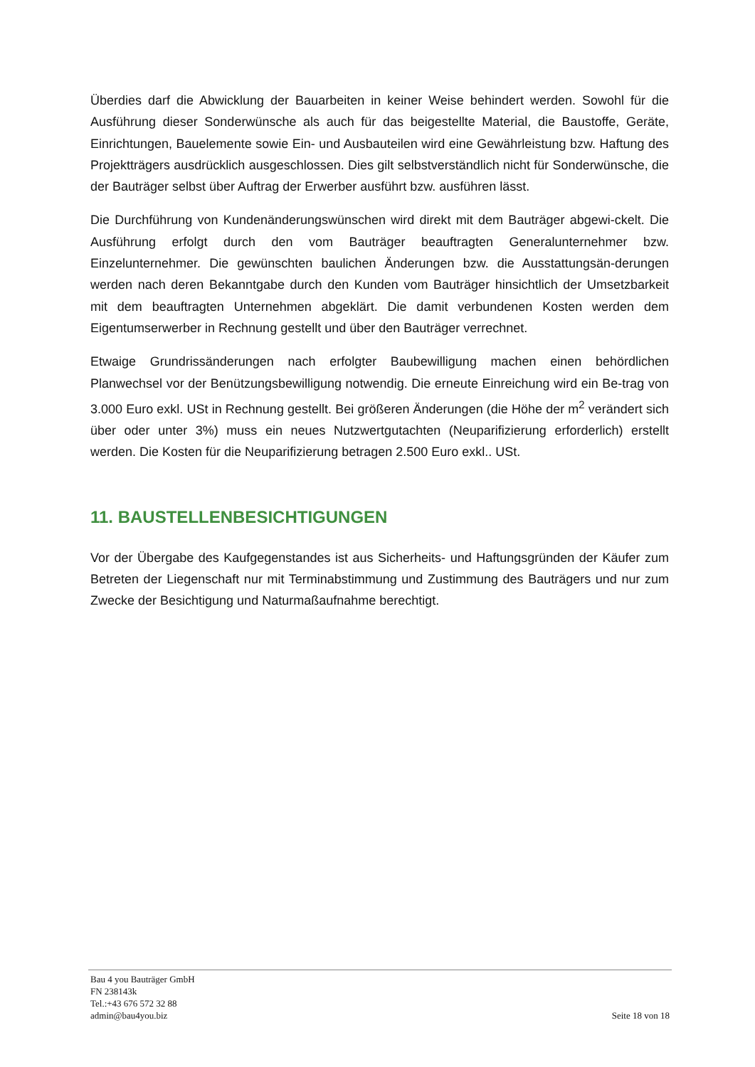Überdies darf die Abwicklung der Bauarbeiten in keiner Weise behindert werden. Sowohl für die Ausführung dieser Sonderwünsche als auch für das beigestellte Material, die Baustoffe, Geräte, Einrichtungen, Bauelemente sowie Ein- und Ausbauteilen wird eine Gewährleistung bzw. Haftung des Projektträgers ausdrücklich ausgeschlossen. Dies gilt selbstverständlich nicht für Sonderwünsche, die der Bauträger selbst über Auftrag der Erwerber ausführt bzw. ausführen lässt.
Die Durchführung von Kundenänderungswünschen wird direkt mit dem Bauträger abgewi-ckelt. Die Ausführung erfolgt durch den vom Bauträger beauftragten Generalunternehmer bzw. Einzelunternehmer. Die gewünschten baulichen Änderungen bzw. die Ausstattungsän-derungen werden nach deren Bekanntgabe durch den Kunden vom Bauträger hinsichtlich der Umsetzbarkeit mit dem beauftragten Unternehmen abgeklärt. Die damit verbundenen Kosten werden dem Eigentumserwerber in Rechnung gestellt und über den Bauträger verrechnet.
Etwaige Grundrissänderungen nach erfolgter Baubewilligung machen einen behördlichen Planwechsel vor der Benützungsbewilligung notwendig. Die erneute Einreichung wird ein Be-trag von 3.000 Euro exkl. USt in Rechnung gestellt. Bei größeren Änderungen (die Höhe der m<sup>2</sup> verändert sich über oder unter 3%) muss ein neues Nutzwertgutachten (Neuparifizierung erforderlich) erstellt werden. Die Kosten für die Neuparifizierung betragen 2.500 Euro exkl.. USt.
11. BAUSTELLENBESICHTIGUNGEN
Vor der Übergabe des Kaufgegenstandes ist aus Sicherheits- und Haftungsgründen der Käufer zum Betreten der Liegenschaft nur mit Terminabstimmung und Zustimmung des Bauträgers und nur zum Zwecke der Besichtigung und Naturmaßaufnahme berechtigt.
Bau 4 you Bauträger GmbH
FN 238143k
Tel.:+43 676 572 32 88
admin@bau4you.biz
Seite 18 von 18